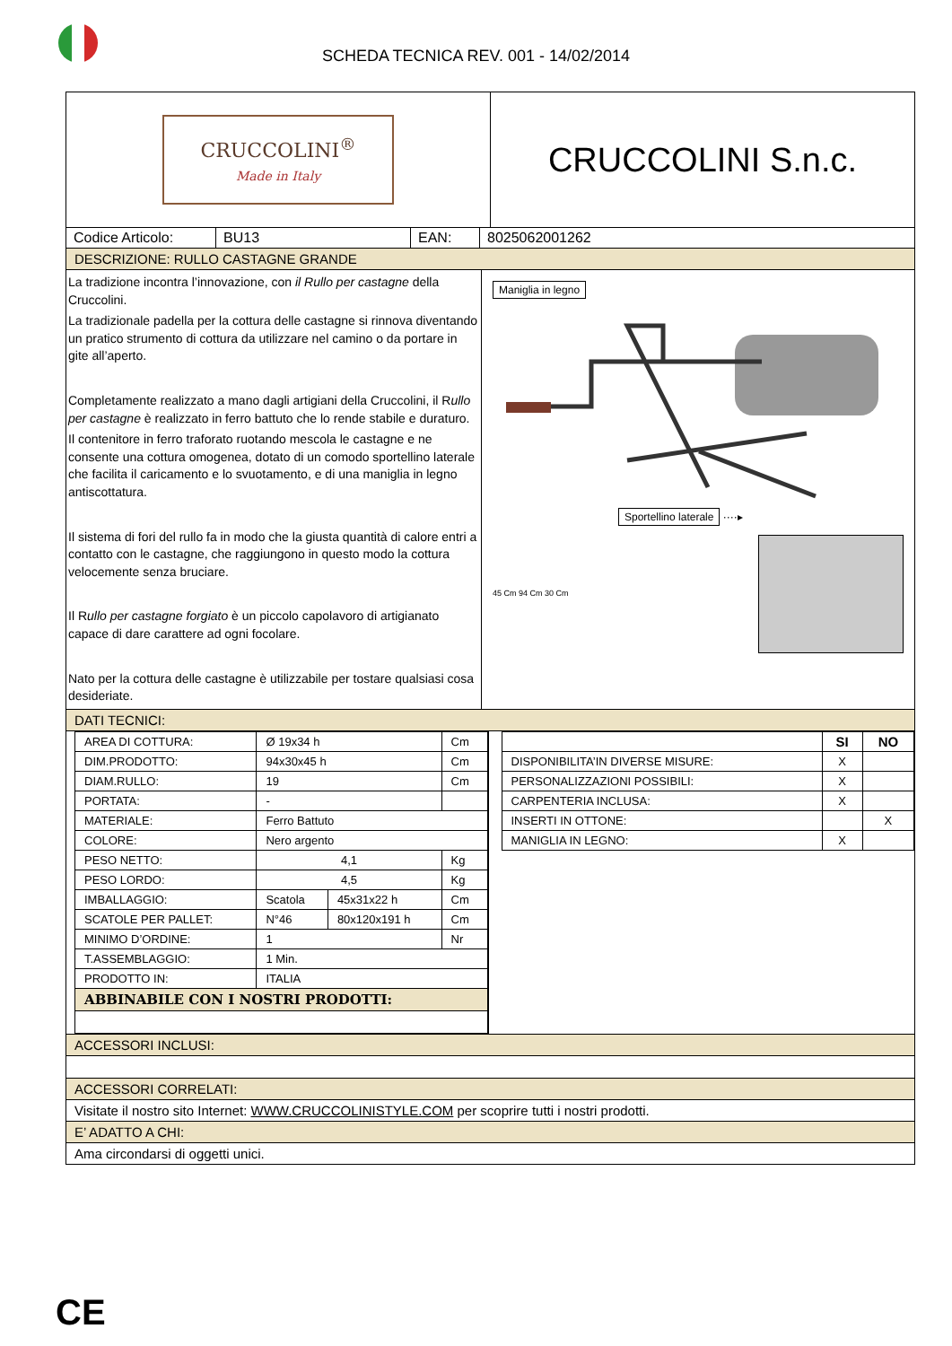SCHEDA TECNICA REV. 001 - 14/02/2014
CRUCCOLINI<sup>®</sup>
Made in Italy
CRUCCOLINI S.n.c.
| Codice Articolo: | BU13 | EAN: | 8025062001262 |
DESCRIZIONE: RULLO CASTAGNE GRANDE
La tradizione incontra l’innovazione, con il Rullo per castagne della Cruccolini.
La tradizionale padella per la cottura delle castagne si rinnova diventando un pratico strumento di cottura da utilizzare nel camino o da portare in gite all’aperto.
Completamente realizzato a mano dagli artigiani della Cruccolini, il Rullo per castagne è realizzato in ferro battuto che lo rende stabile e duraturo.
Il contenitore in ferro traforato ruotando mescola le castagne e ne consente una cottura omogenea, dotato di un comodo sportellino laterale che facilita il caricamento e lo svuotamento, e di una maniglia in legno antiscottatura.
Il sistema di fori del rullo fa in modo che la giusta quantità di calore entri a contatto con le castagne, che raggiungono in questo modo la cottura velocemente senza bruciare.
Il Rullo per castagne forgiato è un piccolo capolavoro di artigianato capace di dare carattere ad ogni focolare.
Nato per la cottura delle castagne è utilizzabile per tostare qualsiasi cosa desideriate.
Maniglia in legno
Sportellino laterale ····▸
45 Cm 94 Cm 30 Cm
DATI TECNICI:
| AREA DI COTTURA: | Ø 19x34 h | | Cm |
| DIM.PRODOTTO: | 94x30x45 h | | Cm |
| DIAM.RULLO: | 19 | | Cm |
| PORTATA: | - | | |
| MATERIALE: | Ferro Battuto | | |
| COLORE: | Nero argento | | |
| PESO NETTO: | 4,1 | | Kg |
| PESO LORDO: | 4,5 | | Kg |
| IMBALLAGGIO: | Scatola | 45x31x22 h | Cm |
| SCATOLE PER PALLET: | N°46 | 80x120x191 h | Cm |
| MINIMO D’ORDINE: | 1 | | Nr |
| T.ASSEMBLAGGIO: | 1 Min. | | |
| PRODOTTO IN: | ITALIA | | |
| ABBINABILE CON I NOSTRI PRODOTTI: | | | |
| | SI | NO |
| --- | --- | --- |
| DISPONIBILITA’IN DIVERSE MISURE: | X | |
| PERSONALIZZAZIONI POSSIBILI: | X | |
| CARPENTERIA INCLUSA: | X | |
| INSERTI IN OTTONE: | | X |
| MANIGLIA IN LEGNO: | X | |
ACCESSORI INCLUSI:
ACCESSORI CORRELATI:
Visitate il nostro sito Internet: WWW.CRUCCOLINISTYLE.COM per scoprire tutti i nostri prodotti.
E’ ADATTO A CHI:
Ama circondarsi di oggetti unici.
CE